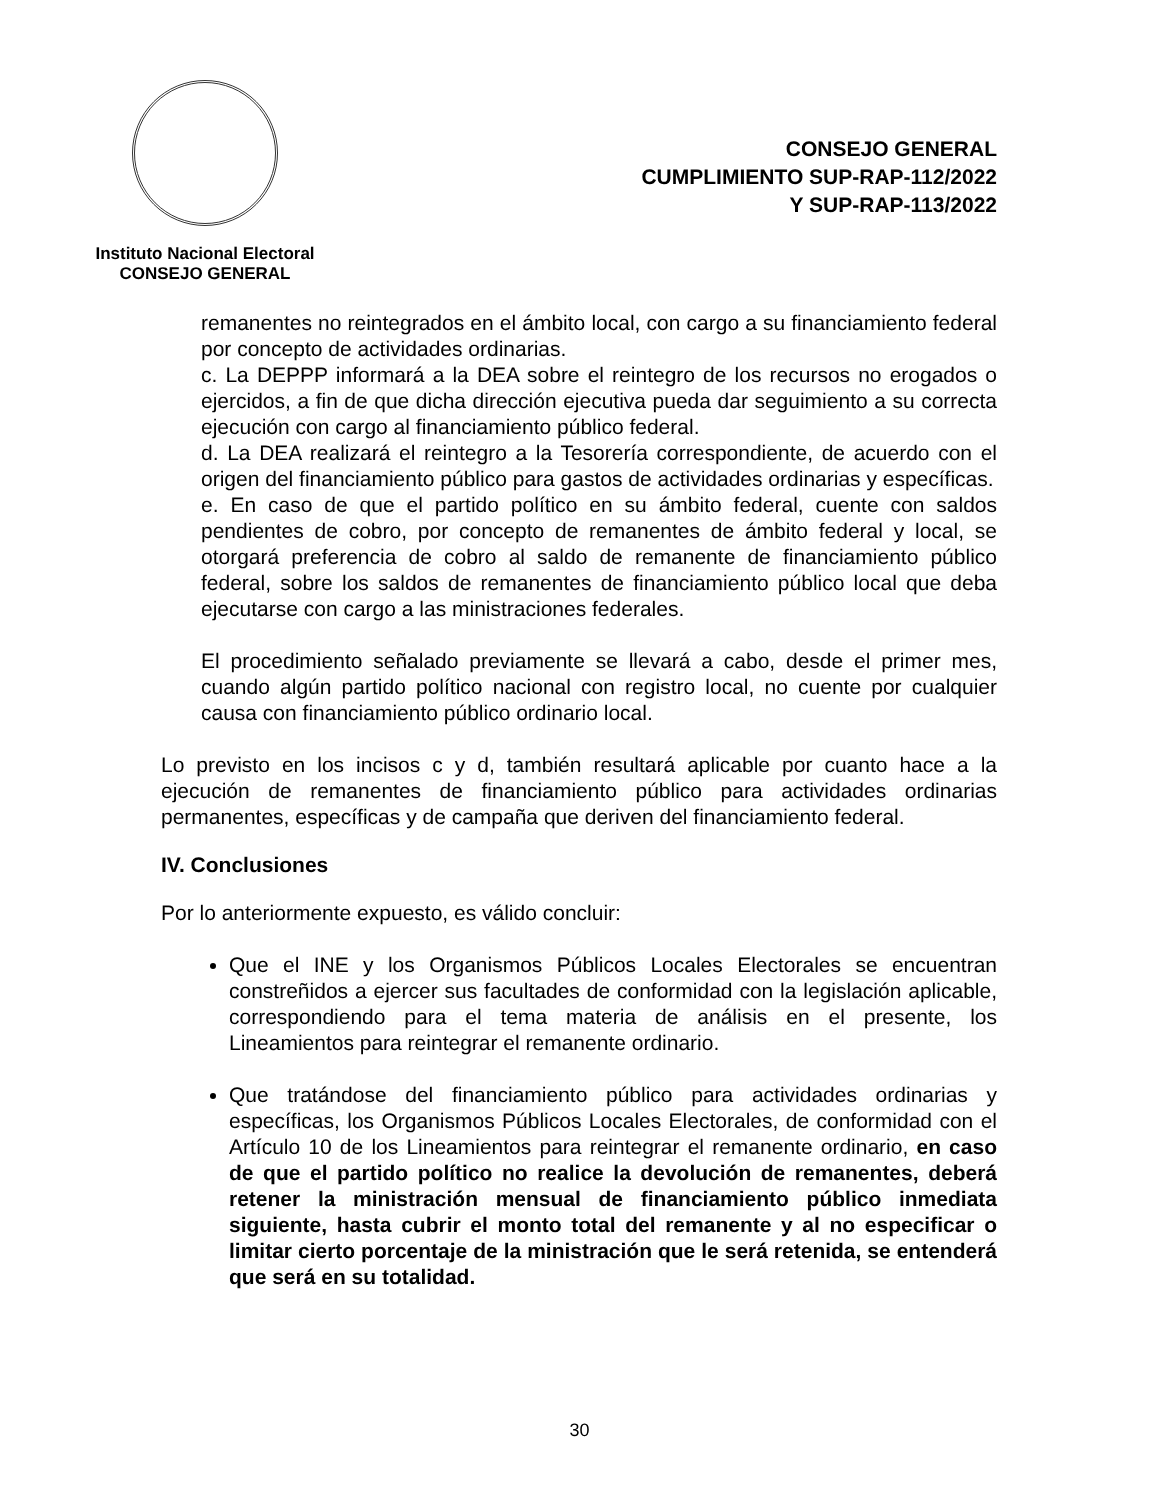Instituto Nacional Electoral
CONSEJO GENERAL
CONSEJO GENERAL
CUMPLIMIENTO SUP-RAP-112/2022
Y SUP-RAP-113/2022
remanentes no reintegrados en el ámbito local, con cargo a su financiamiento federal por concepto de actividades ordinarias.
c. La DEPPP informará a la DEA sobre el reintegro de los recursos no erogados o ejercidos, a fin de que dicha dirección ejecutiva pueda dar seguimiento a su correcta ejecución con cargo al financiamiento público federal.
d. La DEA realizará el reintegro a la Tesorería correspondiente, de acuerdo con el origen del financiamiento público para gastos de actividades ordinarias y específicas.
e. En caso de que el partido político en su ámbito federal, cuente con saldos pendientes de cobro, por concepto de remanentes de ámbito federal y local, se otorgará preferencia de cobro al saldo de remanente de financiamiento público federal, sobre los saldos de remanentes de financiamiento público local que deba ejecutarse con cargo a las ministraciones federales.
El procedimiento señalado previamente se llevará a cabo, desde el primer mes, cuando algún partido político nacional con registro local, no cuente por cualquier causa con financiamiento público ordinario local.
Lo previsto en los incisos c y d, también resultará aplicable por cuanto hace a la ejecución de remanentes de financiamiento público para actividades ordinarias permanentes, específicas y de campaña que deriven del financiamiento federal.
IV. Conclusiones
Por lo anteriormente expuesto, es válido concluir:
Que el INE y los Organismos Públicos Locales Electorales se encuentran constreñidos a ejercer sus facultades de conformidad con la legislación aplicable, correspondiendo para el tema materia de análisis en el presente, los Lineamientos para reintegrar el remanente ordinario.
Que tratándose del financiamiento público para actividades ordinarias y específicas, los Organismos Públicos Locales Electorales, de conformidad con el Artículo 10 de los Lineamientos para reintegrar el remanente ordinario, en caso de que el partido político no realice la devolución de remanentes, deberá retener la ministración mensual de financiamiento público inmediata siguiente, hasta cubrir el monto total del remanente y al no especificar o limitar cierto porcentaje de la ministración que le será retenida, se entenderá que será en su totalidad.
30